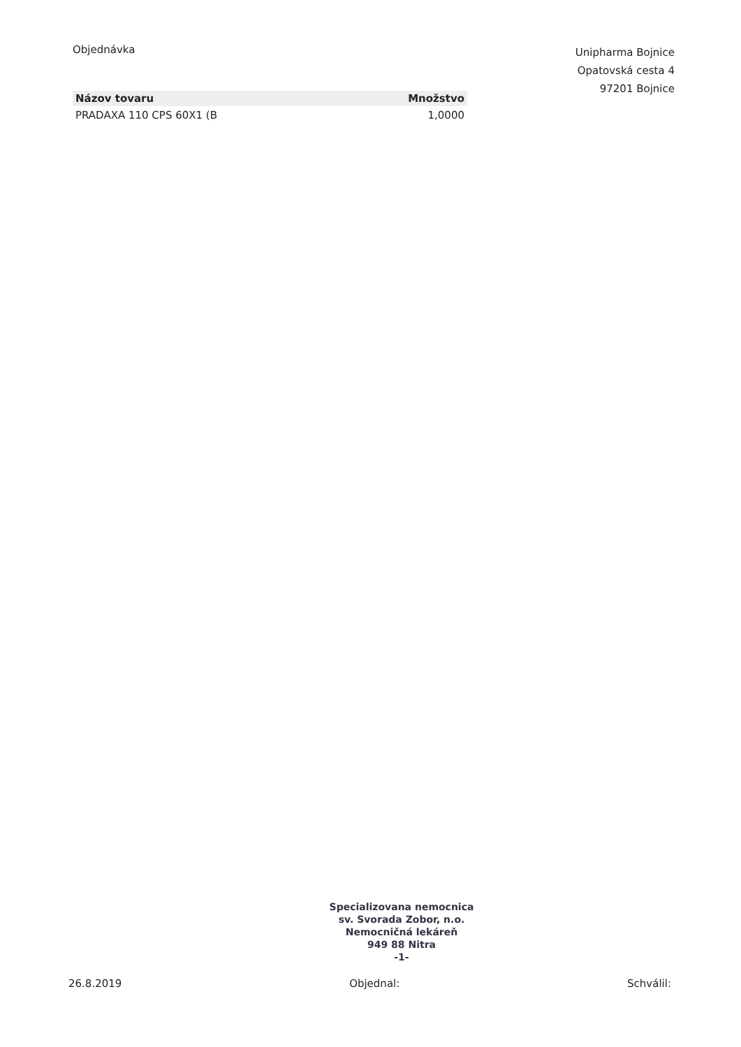Objednávka
| Názov tovaru | Množstvo |
| --- | --- |
| PRADAXA 110 CPS 60X1 (B | 1,0000 |
Unipharma Bojnice
Opatovská cesta 4
97201 Bojnice
Specializovana nemocnica
sv. Svorada Zobor, n.o.
Nemocničná lekáreň
949 88 Nitra
-1-
26.8.2019 Objednal: Schválil: